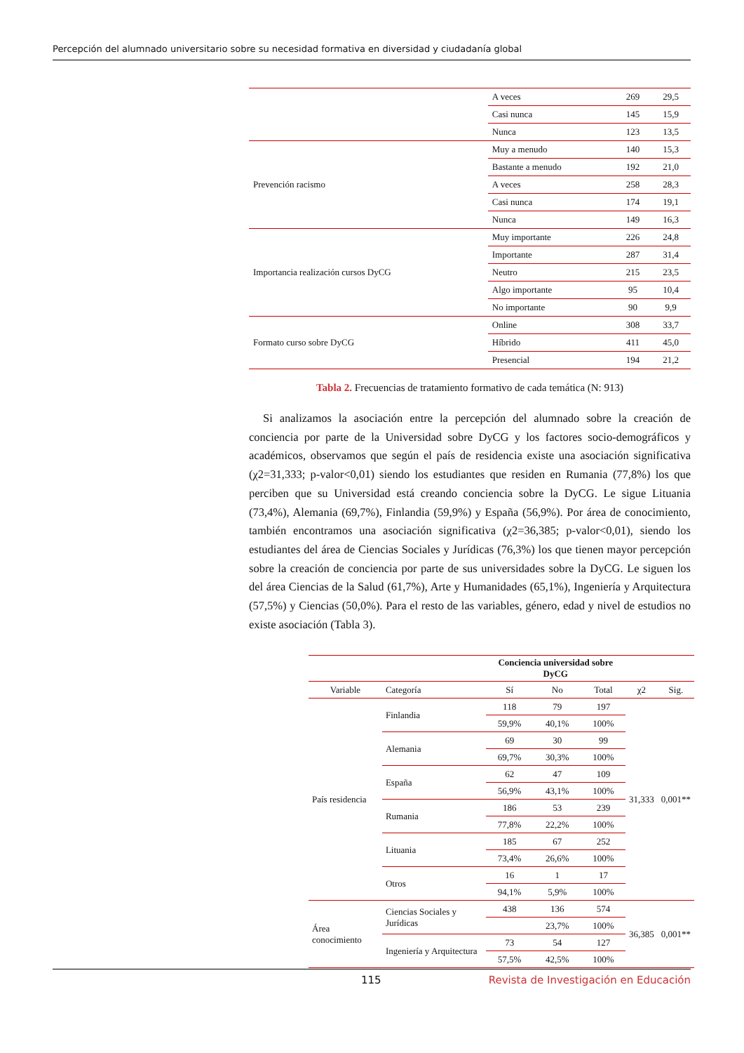Percepción del alumnado universitario sobre su necesidad formativa en diversidad y ciudadanía global
| | A veces | 269 | 29,5 |
| | Casi nunca | 145 | 15,9 |
| | Nunca | 123 | 13,5 |
| Prevención racismo | Muy a menudo | 140 | 15,3 |
| | Bastante a menudo | 192 | 21,0 |
| | A veces | 258 | 28,3 |
| | Casi nunca | 174 | 19,1 |
| | Nunca | 149 | 16,3 |
| Importancia realización cursos DyCG | Muy importante | 226 | 24,8 |
| | Importante | 287 | 31,4 |
| | Neutro | 215 | 23,5 |
| | Algo importante | 95 | 10,4 |
| | No importante | 90 | 9,9 |
| Formato curso sobre DyCG | Online | 308 | 33,7 |
| | Híbrido | 411 | 45,0 |
| | Presencial | 194 | 21,2 |
Tabla 2. Frecuencias de tratamiento formativo de cada temática (N: 913)
Si analizamos la asociación entre la percepción del alumnado sobre la creación de conciencia por parte de la Universidad sobre DyCG y los factores socio-demográficos y académicos, observamos que según el país de residencia existe una asociación significativa (χ2=31,333; p-valor<0,01) siendo los estudiantes que residen en Rumania (77,8%) los que perciben que su Universidad está creando conciencia sobre la DyCG. Le sigue Lituania (73,4%), Alemania (69,7%), Finlandia (59,9%) y España (56,9%). Por área de conocimiento, también encontramos una asociación significativa (χ2=36,385; p-valor<0,01), siendo los estudiantes del área de Ciencias Sociales y Jurídicas (76,3%) los que tienen mayor percepción sobre la creación de conciencia por parte de sus universidades sobre la DyCG. Le siguen los del área Ciencias de la Salud (61,7%), Arte y Humanidades (65,1%), Ingeniería y Arquitectura (57,5%) y Ciencias (50,0%). Para el resto de las variables, género, edad y nivel de estudios no existe asociación (Tabla 3).
| | | Conciencia universidad sobre DyCG | | | | |
| --- | --- | --- | --- | --- | --- | --- |
| Variable | Categoría | Sí | No | Total | χ2 | Sig. |
| País residencia | Finlandia | 118 | 79 | 197 | 31,333 | 0,001** |
| | | 59,9% | 40,1% | 100% | | |
| | Alemania | 69 | 30 | 99 | | |
| | | 69,7% | 30,3% | 100% | | |
| | España | 62 | 47 | 109 | | |
| | | 56,9% | 43,1% | 100% | | |
| | Rumania | 186 | 53 | 239 | | |
| | | 77,8% | 22,2% | 100% | | |
| | Lituania | 185 | 67 | 252 | | |
| | | 73,4% | 26,6% | 100% | | |
| | Otros | 16 | 1 | 17 | | |
| | | 94,1% | 5,9% | 100% | | |
| Área conocimiento | Ciencias Sociales y Jurídicas | 438 | 136 | 574 | 36,385 | 0,001** |
| | | | 23,7% | 100% | | |
| | Ingeniería y Arquitectura | 73 | 54 | 127 | | |
| | | 57,5% | 42,5% | 100% | | |
115 Revista de Investigación en Educación